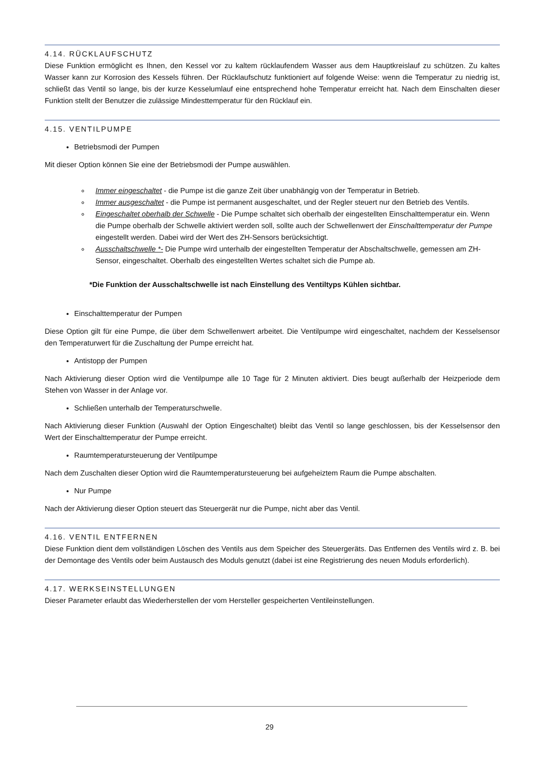4.14. RÜCKLAUFSCHUTZ
Diese Funktion ermöglicht es Ihnen, den Kessel vor zu kaltem rücklaufendem Wasser aus dem Hauptkreislauf zu schützen. Zu kaltes Wasser kann zur Korrosion des Kessels führen. Der Rücklaufschutz funktioniert auf folgende Weise: wenn die Temperatur zu niedrig ist, schließt das Ventil so lange, bis der kurze Kesselumlauf eine entsprechend hohe Temperatur erreicht hat. Nach dem Einschalten dieser Funktion stellt der Benutzer die zulässige Mindesttemperatur für den Rücklauf ein.
4.15. VENTILPUMPE
Betriebsmodi der Pumpen
Mit dieser Option können Sie eine der Betriebsmodi der Pumpe auswählen.
Immer eingeschaltet - die Pumpe ist die ganze Zeit über unabhängig von der Temperatur in Betrieb.
Immer ausgeschaltet - die Pumpe ist permanent ausgeschaltet, und der Regler steuert nur den Betrieb des Ventils.
Eingeschaltet oberhalb der Schwelle - Die Pumpe schaltet sich oberhalb der eingestellten Einschalttemperatur ein. Wenn die Pumpe oberhalb der Schwelle aktiviert werden soll, sollte auch der Schwellenwert der Einschalttemperatur der Pumpe eingestellt werden. Dabei wird der Wert des ZH-Sensors berücksichtigt.
Ausschaltschwelle *- Die Pumpe wird unterhalb der eingestellten Temperatur der Abschaltschwelle, gemessen am ZH-Sensor, eingeschaltet. Oberhalb des eingestellten Wertes schaltet sich die Pumpe ab.
*Die Funktion der Ausschaltschwelle ist nach Einstellung des Ventiltyps Kühlen sichtbar.
Einschalttemperatur der Pumpen
Diese Option gilt für eine Pumpe, die über dem Schwellenwert arbeitet. Die Ventilpumpe wird eingeschaltet, nachdem der Kesselsensor den Temperaturwert für die Zuschaltung der Pumpe erreicht hat.
Antistopp der Pumpen
Nach Aktivierung dieser Option wird die Ventilpumpe alle 10 Tage für 2 Minuten aktiviert. Dies beugt außerhalb der Heizperiode dem Stehen von Wasser in der Anlage vor.
Schließen unterhalb der Temperaturschwelle.
Nach Aktivierung dieser Funktion (Auswahl der Option Eingeschaltet) bleibt das Ventil so lange geschlossen, bis der Kesselsensor den Wert der Einschalttemperatur der Pumpe erreicht.
Raumtemperatursteuerung der Ventilpumpe
Nach dem Zuschalten dieser Option wird die Raumtemperatursteuerung bei aufgeheiztem Raum die Pumpe abschalten.
Nur Pumpe
Nach der Aktivierung dieser Option steuert das Steuergerät nur die Pumpe, nicht aber das Ventil.
4.16. VENTIL ENTFERNEN
Diese Funktion dient dem vollständigen Löschen des Ventils aus dem Speicher des Steuergeräts. Das Entfernen des Ventils wird z. B. bei der Demontage des Ventils oder beim Austausch des Moduls genutzt (dabei ist eine Registrierung des neuen Moduls erforderlich).
4.17. WERKSEINSTELLUNGEN
Dieser Parameter erlaubt das Wiederherstellen der vom Hersteller gespeicherten Ventileinstellungen.
29